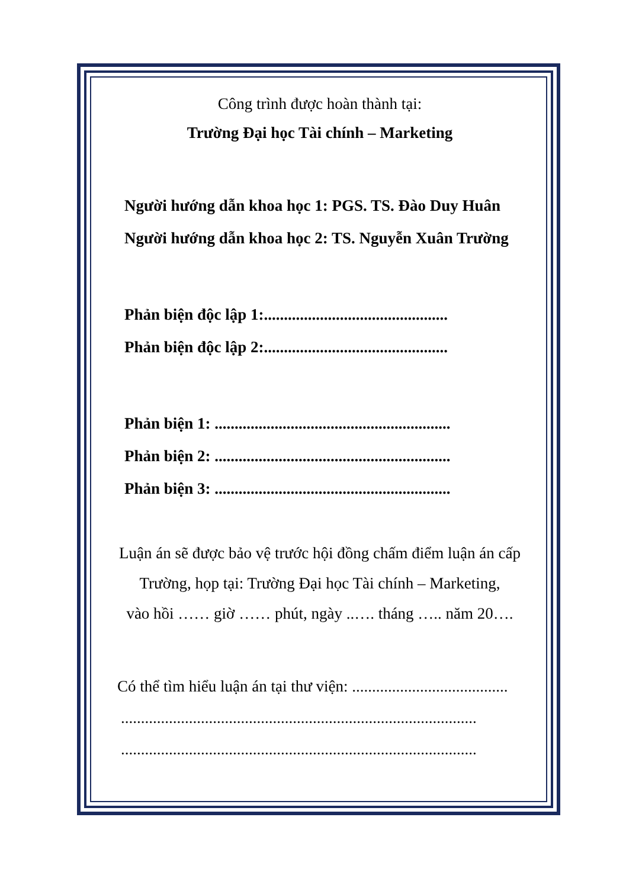Công trình được hoàn thành tại:
Trường Đại học Tài chính – Marketing
Người hướng dẫn khoa học 1: PGS. TS. Đào Duy Huân
Người hướng dẫn khoa học 2: TS. Nguyễn Xuân Trường
Phản biện độc lập 1:..............................................
Phản biện độc lập 2:..............................................
Phản biện 1: ...........................................................
Phản biện 2: ...........................................................
Phản biện 3: ...........................................................
Luận án sẽ được bảo vệ trước hội đồng chấm điểm luận án cấp
Trường, họp tại: Trường Đại học Tài chính – Marketing,
vào hồi …… giờ …… phút, ngày ..…. tháng ….. năm 20….
Có thể tìm hiểu luận án tại thư viện: .......................................
.........................................................................................
.........................................................................................